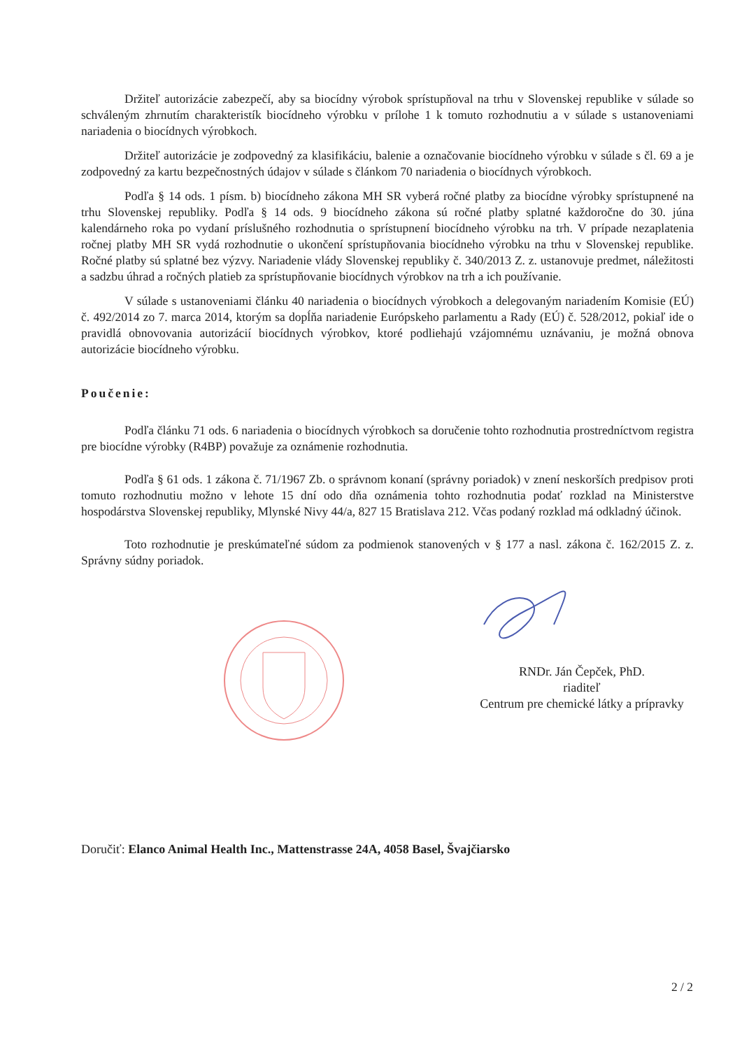Držiteľ autorizácie zabezpečí, aby sa biocídny výrobok sprístupňoval na trhu v Slovenskej republike v súlade so schváleným zhrnutím charakteristík biocídneho výrobku v prílohe 1 k tomuto rozhodnutiu a v súlade s ustanoveniami nariadenia o biocídnych výrobkoch.
Držiteľ autorizácie je zodpovedný za klasifikáciu, balenie a označovanie biocídneho výrobku v súlade s čl. 69 a je zodpovedný za kartu bezpečnostných údajov v súlade s článkom 70 nariadenia o biocídnych výrobkoch.
Podľa § 14 ods. 1 písm. b) biocídneho zákona MH SR vyberá ročné platby za biocídne výrobky sprístupnené na trhu Slovenskej republiky. Podľa § 14 ods. 9 biocídneho zákona sú ročné platby splatné každoročne do 30. júna kalendárneho roka po vydaní príslušného rozhodnutia o sprístupnení biocídneho výrobku na trh. V prípade nezaplatenia ročnej platby MH SR vydá rozhodnutie o ukončení sprístupňovania biocídneho výrobku na trhu v Slovenskej republike. Ročné platby sú splatné bez výzvy. Nariadenie vlády Slovenskej republiky č. 340/2013 Z. z. ustanovuje predmet, náležitosti a sadzbu úhrad a ročných platieb za sprístupňovanie biocídnych výrobkov na trh a ich používanie.
V súlade s ustanoveniami článku 40 nariadenia o biocídnych výrobkoch a delegovaným nariadením Komisie (EÚ) č. 492/2014 zo 7. marca 2014, ktorým sa dopĺňa nariadenie Európskeho parlamentu a Rady (EÚ) č. 528/2012, pokiaľ ide o pravidlá obnovovania autorizácií biocídnych výrobkov, ktoré podliehajú vzájomnému uznávaniu, je možná obnova autorizácie biocídneho výrobku.
Poučenie:
Podľa článku 71 ods. 6 nariadenia o biocídnych výrobkoch sa doručenie tohto rozhodnutia prostredníctvom registra pre biocídne výrobky (R4BP) považuje za oznámenie rozhodnutia.
Podľa § 61 ods. 1 zákona č. 71/1967 Zb. o správnom konaní (správny poriadok) v znení neskorších predpisov proti tomuto rozhodnutiu možno v lehote 15 dní odo dňa oznámenia tohto rozhodnutia podať rozklad na Ministerstve hospodárstva Slovenskej republiky, Mlynské Nivy 44/a, 827 15 Bratislava 212. Včas podaný rozklad má odkladný účinok.
Toto rozhodnutie je preskúmateľné súdom za podmienok stanovených v § 177 a nasl. zákona č. 162/2015 Z. z. Správny súdny poriadok.
RNDr. Ján Čepček, PhD.
riaditeľ
Centrum pre chemické látky a prípravky
Doručiť: Elanco Animal Health Inc., Mattenstrasse 24A, 4058 Basel, Švajčiarsko
2 / 2